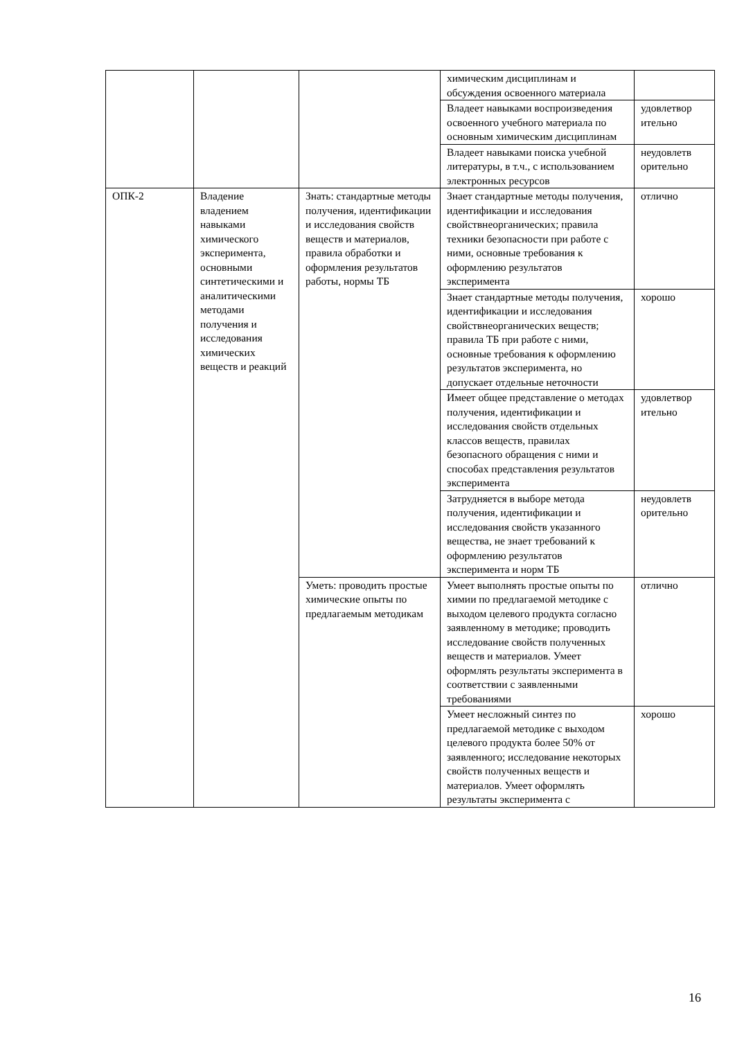| | | | химическим дисциплинам и обсуждения освоенного материала | |
| | | | Владеет навыками воспроизведения освоенного учебного материала по основным химическим дисциплинам | удовлетвор ительно |
| | | | Владеет навыками поиска учебной литературы, в т.ч., с использованием электронных ресурсов | неудовлетв орительно |
| ОПК-2 | Владение владением навыками химического эксперимента, основными синтетическими и аналитическими методами получения и исследования химических веществ и реакций | Знать: стандартные методы получения, идентификации и исследования свойств веществ и материалов, правила обработки и оформления результатов работы, нормы ТБ | Знает стандартные методы получения, идентификации и исследования свойствнеорганических; правила техники безопасности при работе с ними, основные требования к оформлению результатов эксперимента | отлично |
| | | | Знает стандартные методы получения, идентификации и исследования свойствнеорганических веществ; правила ТБ при работе с ними, основные требования к оформлению результатов эксперимента, но допускает отдельные неточности | хорошо |
| | | | Имеет общее представление о методах получения, идентификации и исследования свойств отдельных классов веществ, правилах безопасного обращения с ними и способах представления результатов эксперимента | удовлетвор ительно |
| | | | Затрудняется в выборе метода получения, идентификации и исследования свойств указанного вещества, не знает требований к оформлению результатов эксперимента и норм ТБ | неудовлетв орительно |
| | | Уметь: проводить простые химические опыты по предлагаемым методикам | Умеет выполнять простые опыты по химии по предлагаемой методике с выходом целевого продукта согласно заявленному в методике; проводить исследование свойств полученных веществ и материалов. Умеет оформлять результаты эксперимента в соответствии с заявленными требованиями | отлично |
| | | | Умеет несложный синтез по предлагаемой методике с выходом целевого продукта более 50% от заявленного; исследование некоторых свойств полученных веществ и материалов. Умеет оформлять результаты эксперимента с | хорошо |
16